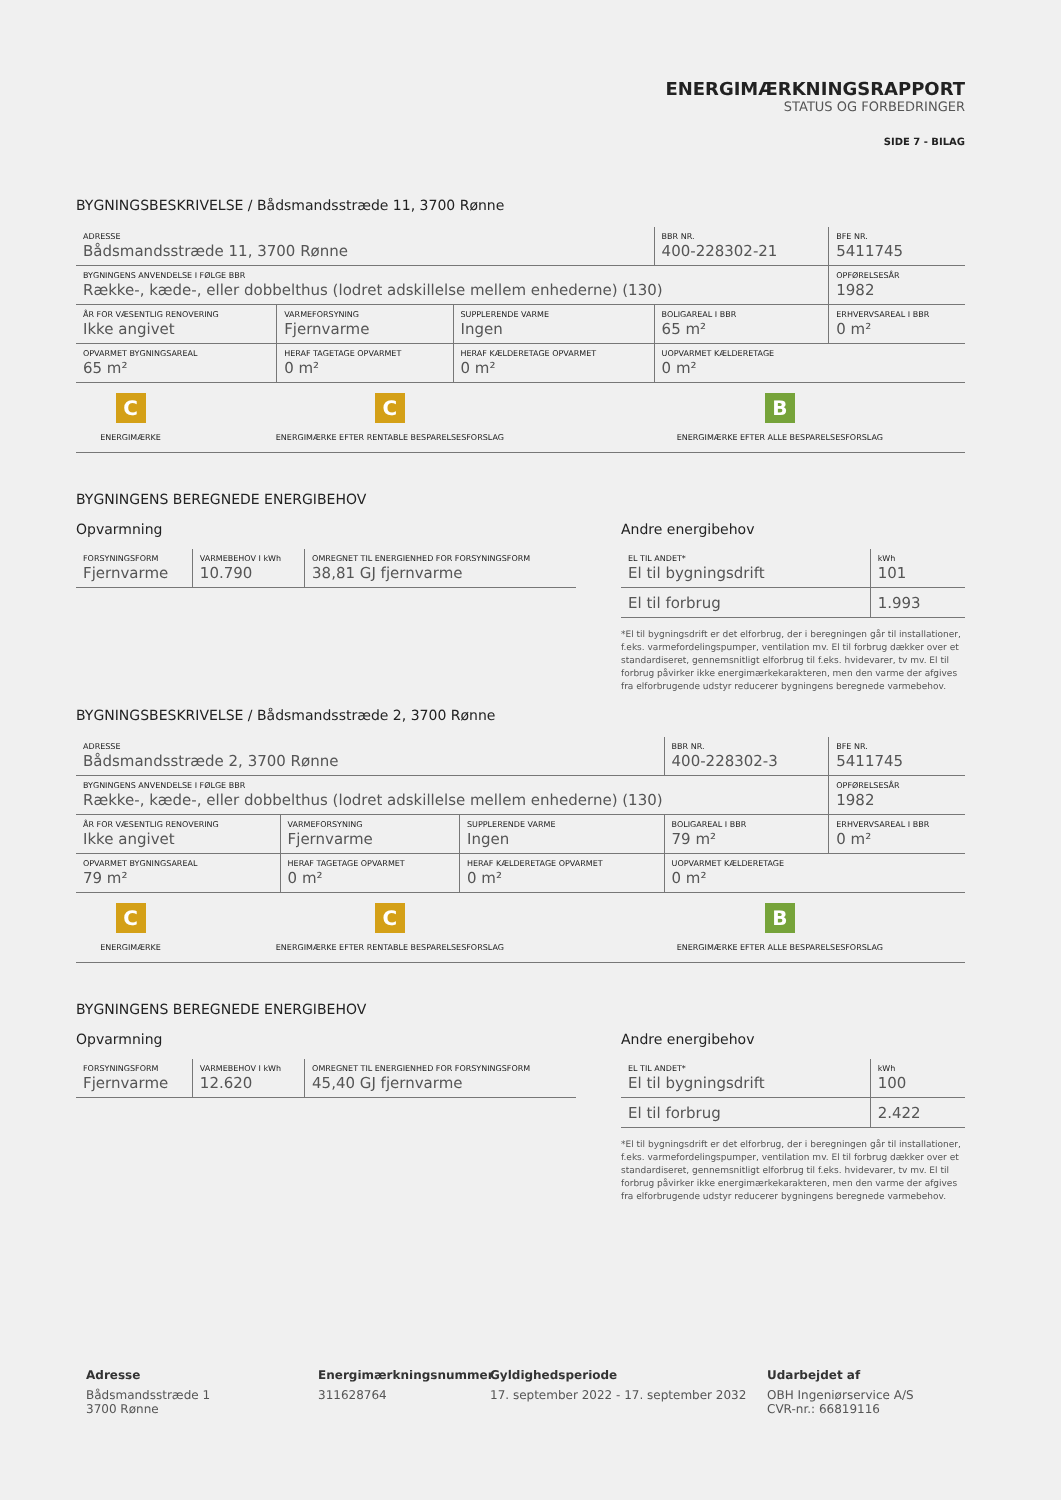ENERGIMÆRKNINGSRAPPORT
STATUS OG FORBEDRINGER
SIDE 7 - BILAG
BYGNINGSBESKRIVELSE / Bådsmandsstræde 11, 3700 Rønne
| ADRESSE Bådsmandsstræde 11, 3700 Rønne | | | BBR NR. 400-228302-21 | BFE NR. 5411745 |
| BYGNINGENS ANVENDELSE I FØLGE BBR Række-, kæde-, eller dobbelthus (lodret adskillelse mellem enhederne) (130) | | | | OPFØRELSESÅR 1982 |
| ÅR FOR VÆSENTLIG RENOVERING Ikke angivet | VARMEFORSYNING Fjernvarme | SUPPLERENDE VARME Ingen | BOLIGAREAL I BBR 65 m² | ERHVERVSAREAL I BBR 0 m² |
| OPVARMET BYGNINGSAREAL 65 m² | HERAF TAGETAGE OPVARMET 0 m² | HERAF KÆLDERETAGE OPVARMET 0 m² | UOPVARMET KÆLDERETAGE 0 m² | |
| C ENERGIMÆRKE | C ENERGIMÆRKE EFTER RENTABLE BESPARELSESFORSLAG | B ENERGIMÆRKE EFTER ALLE BESPARELSESFORSLAG |
BYGNINGENS BEREGNEDE ENERGIBEHOV
Opvarmning
| FORSYNINGSFORM Fjernvarme | VARMEBEHOV I kWh 10.790 | OMREGNET TIL ENERGIENHED FOR FORSYNINGSFORM 38,81 GJ fjernvarme |
Andre energibehov
| EL TIL ANDET* El til bygningsdrift | kWh 101 |
| El til forbrug | 1.993 |
*El til bygningsdrift er det elforbrug, der i beregningen går til installationer, f.eks. varmefordelingspumper, ventilation mv. El til forbrug dækker over et standardiseret, gennemsnitligt elforbrug til f.eks. hvidevarer, tv mv. El til forbrug påvirker ikke energimærkekarakteren, men den varme der afgives fra elforbrugende udstyr reducerer bygningens beregnede varmebehov.
BYGNINGSBESKRIVELSE / Bådsmandsstræde 2, 3700 Rønne
| ADRESSE Bådsmandsstræde 2, 3700 Rønne | | | BBR NR. 400-228302-3 | BFE NR. 5411745 |
| BYGNINGENS ANVENDELSE I FØLGE BBR Række-, kæde-, eller dobbelthus (lodret adskillelse mellem enhederne) (130) | | | | OPFØRELSESÅR 1982 |
| ÅR FOR VÆSENTLIG RENOVERING Ikke angivet | VARMEFORSYNING Fjernvarme | SUPPLERENDE VARME Ingen | BOLIGAREAL I BBR 79 m² | ERHVERVSAREAL I BBR 0 m² |
| OPVARMET BYGNINGSAREAL 79 m² | HERAF TAGETAGE OPVARMET 0 m² | HERAF KÆLDERETAGE OPVARMET 0 m² | UOPVARMET KÆLDERETAGE 0 m² | |
| C ENERGIMÆRKE | C ENERGIMÆRKE EFTER RENTABLE BESPARELSESFORSLAG | B ENERGIMÆRKE EFTER ALLE BESPARELSESFORSLAG |
BYGNINGENS BEREGNEDE ENERGIBEHOV
Opvarmning
| FORSYNINGSFORM Fjernvarme | VARMEBEHOV I kWh 12.620 | OMREGNET TIL ENERGIENHED FOR FORSYNINGSFORM 45,40 GJ fjernvarme |
Andre energibehov
| EL TIL ANDET* El til bygningsdrift | kWh 100 |
| El til forbrug | 2.422 |
*El til bygningsdrift er det elforbrug, der i beregningen går til installationer, f.eks. varmefordelingspumper, ventilation mv. El til forbrug dækker over et standardiseret, gennemsnitligt elforbrug til f.eks. hvidevarer, tv mv. El til forbrug påvirker ikke energimærkekarakteren, men den varme der afgives fra elforbrugende udstyr reducerer bygningens beregnede varmebehov.
Adresse
Bådsmandsstræde 1
3700 Rønne
Energimærkningsnummer
311628764
Gyldighedsperiode
17. september 2022 - 17. september 2032
Udarbejdet af
OBH Ingeniørservice A/S
CVR-nr.: 66819116